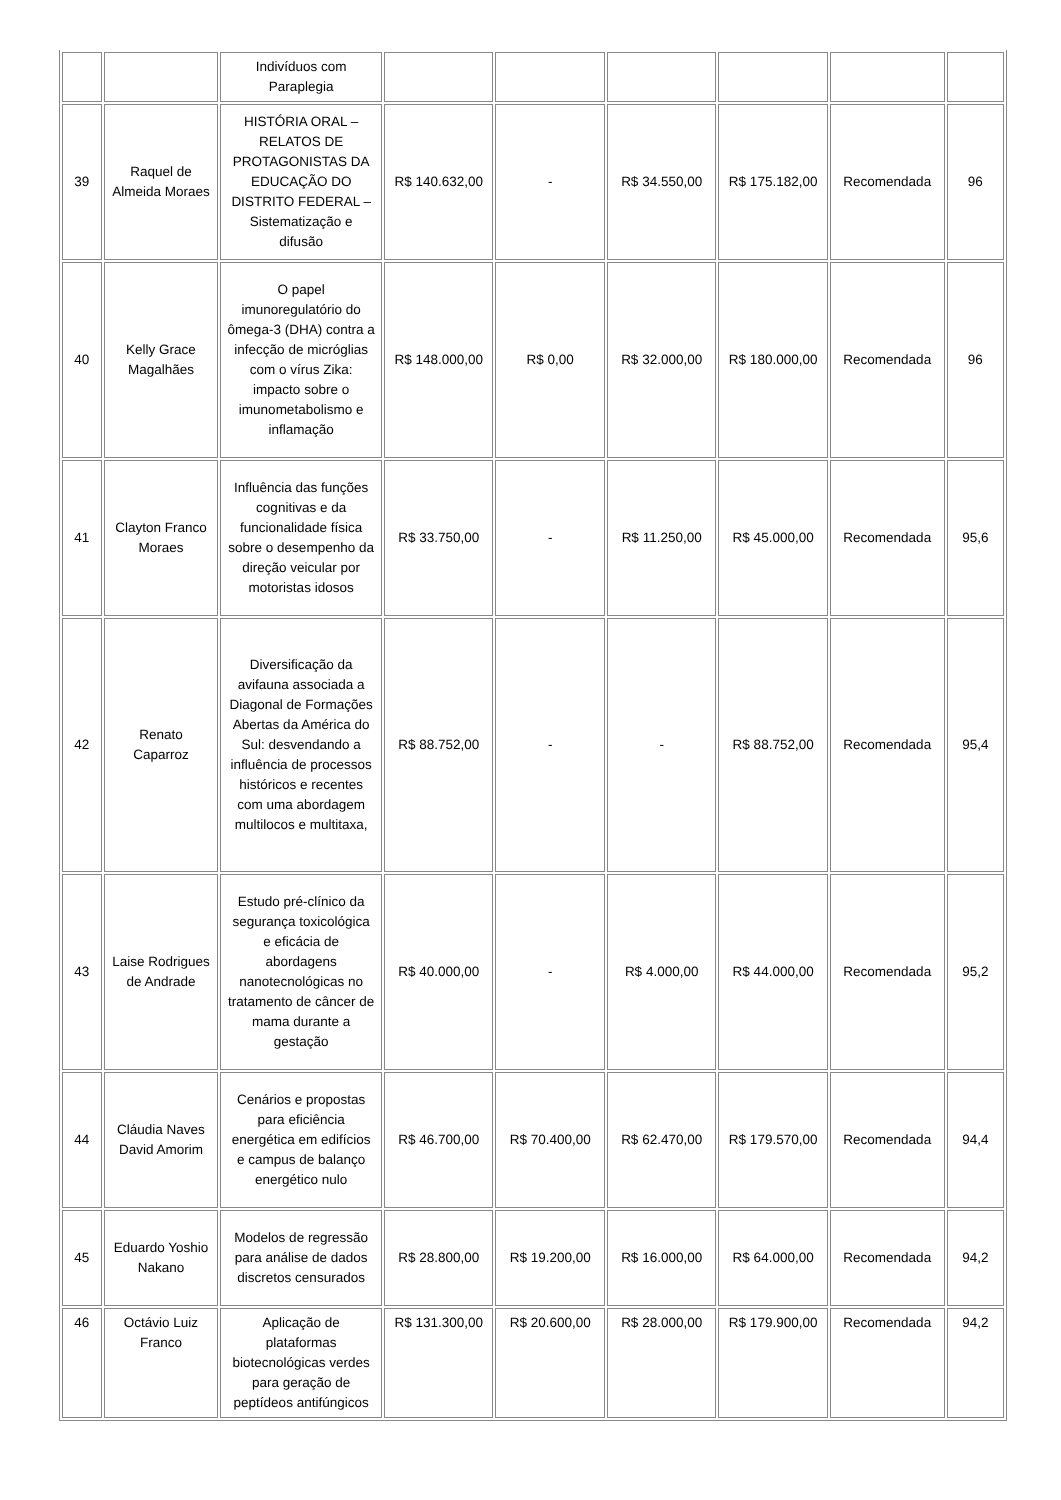| | | Indivíduos com Paraplegia | | | | | | |
| 39 | Raquel de Almeida Moraes | HISTÓRIA ORAL – RELATOS DE PROTAGONISTAS DA EDUCAÇÃO DO DISTRITO FEDERAL – Sistematização e difusão | R$ 140.632,00 | - | R$ 34.550,00 | R$ 175.182,00 | Recomendada | 96 |
| 40 | Kelly Grace Magalhães | O papel imunoregulatório do ômega-3 (DHA) contra a infecção de micróglias com o vírus Zika: impacto sobre o imunometabolismo e inflamação | R$ 148.000,00 | R$ 0,00 | R$ 32.000,00 | R$ 180.000,00 | Recomendada | 96 |
| 41 | Clayton Franco Moraes | Influência das funções cognitivas e da funcionalidade física sobre o desempenho da direção veicular por motoristas idosos | R$ 33.750,00 | - | R$ 11.250,00 | R$ 45.000,00 | Recomendada | 95,6 |
| 42 | Renato Caparroz | Diversificação da avifauna associada a Diagonal de Formações Abertas da América do Sul: desvendando a influência de processos históricos e recentes com uma abordagem multilocos e multitaxa, | R$ 88.752,00 | - | - | R$ 88.752,00 | Recomendada | 95,4 |
| 43 | Laise Rodrigues de Andrade | Estudo pré-clínico da segurança toxicológica e eficácia de abordagens nanotecnológicas no tratamento de câncer de mama durante a gestação | R$ 40.000,00 | - | R$ 4.000,00 | R$ 44.000,00 | Recomendada | 95,2 |
| 44 | Cláudia Naves David Amorim | Cenários e propostas para eficiência energética em edifícios e campus de balanço energético nulo | R$ 46.700,00 | R$ 70.400,00 | R$ 62.470,00 | R$ 179.570,00 | Recomendada | 94,4 |
| 45 | Eduardo Yoshio Nakano | Modelos de regressão para análise de dados discretos censurados | R$ 28.800,00 | R$ 19.200,00 | R$ 16.000,00 | R$ 64.000,00 | Recomendada | 94,2 |
| 46 | Octávio Luiz Franco | Aplicação de plataformas biotecnológicas verdes para geração de peptídeos antifúngicos | R$ 131.300,00 | R$ 20.600,00 | R$ 28.000,00 | R$ 179.900,00 | Recomendada | 94,2 |